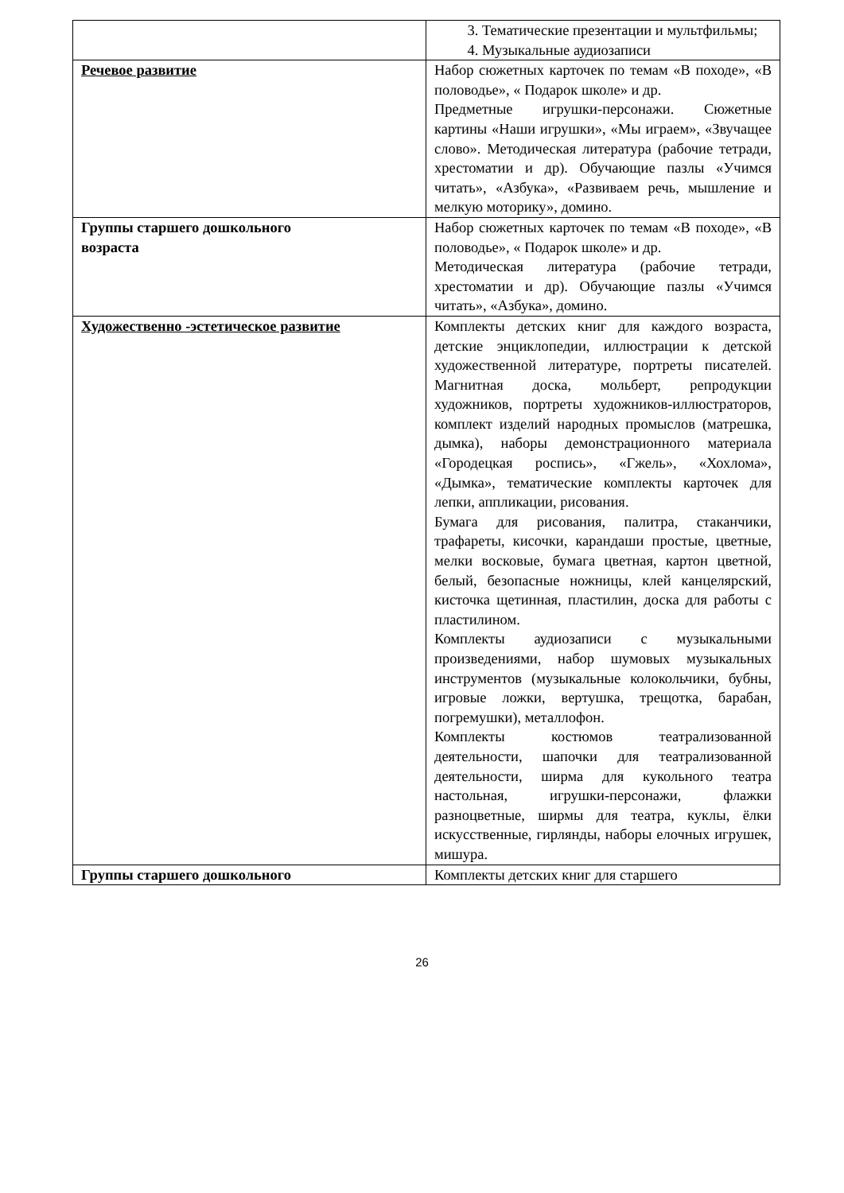| | 3. Тематические презентации и мультфильмы; 4. Музыкальные аудиозаписи |
| Речевое развитие | Набор сюжетных карточек по темам «В походе», «В половодье», « Подарок школе» и др. Предметные игрушки-персонажи. Сюжетные картины «Наши игрушки», «Мы играем», «Звучащее слово». Методическая литература (рабочие тетради, хрестоматии и др). Обучающие пазлы «Учимся читать», «Азбука», «Развиваем речь, мышление и мелкую моторику», домино. |
| Группы старшего дошкольного возраста | Набор сюжетных карточек по темам «В походе», «В половодье», « Подарок школе» и др. Методическая литература (рабочие тетради, хрестоматии и др). Обучающие пазлы «Учимся читать», «Азбука», домино. |
| Художественно -эстетическое развитие | Комплекты детских книг для каждого возраста, детские энциклопедии, иллюстрации к детской художественной литературе, портреты писателей. Магнитная доска, мольберт, репродукции художников, портреты художников-иллюстраторов, комплект изделий народных промыслов (матрешка, дымка), наборы демонстрационного материала «Городецкая роспись», «Гжель», «Хохлома», «Дымка», тематические комплекты карточек для лепки, аппликации, рисования. Бумага для рисования, палитра, стаканчики, трафареты, кисочки, карандаши простые, цветные, мелки восковые, бумага цветная, картон цветной, белый, безопасные ножницы, клей канцелярский, кисточка щетинная, пластилин, доска для работы с пластилином. Комплекты аудиозаписи с музыкальными произведениями, набор шумовых музыкальных инструментов (музыкальные колокольчики, бубны, игровые ложки, вертушка, трещотка, барабан, погремушки), металлофон. Комплекты костюмов театрализованной деятельности, шапочки для театрализованной деятельности, ширма для кукольного театра настольная, игрушки-персонажи, флажки разноцветные, ширмы для театра, куклы, ёлки искусственные, гирлянды, наборы елочных игрушек, мишура. |
| Группы старшего дошкольного | Комплекты детских книг для старшего |
26